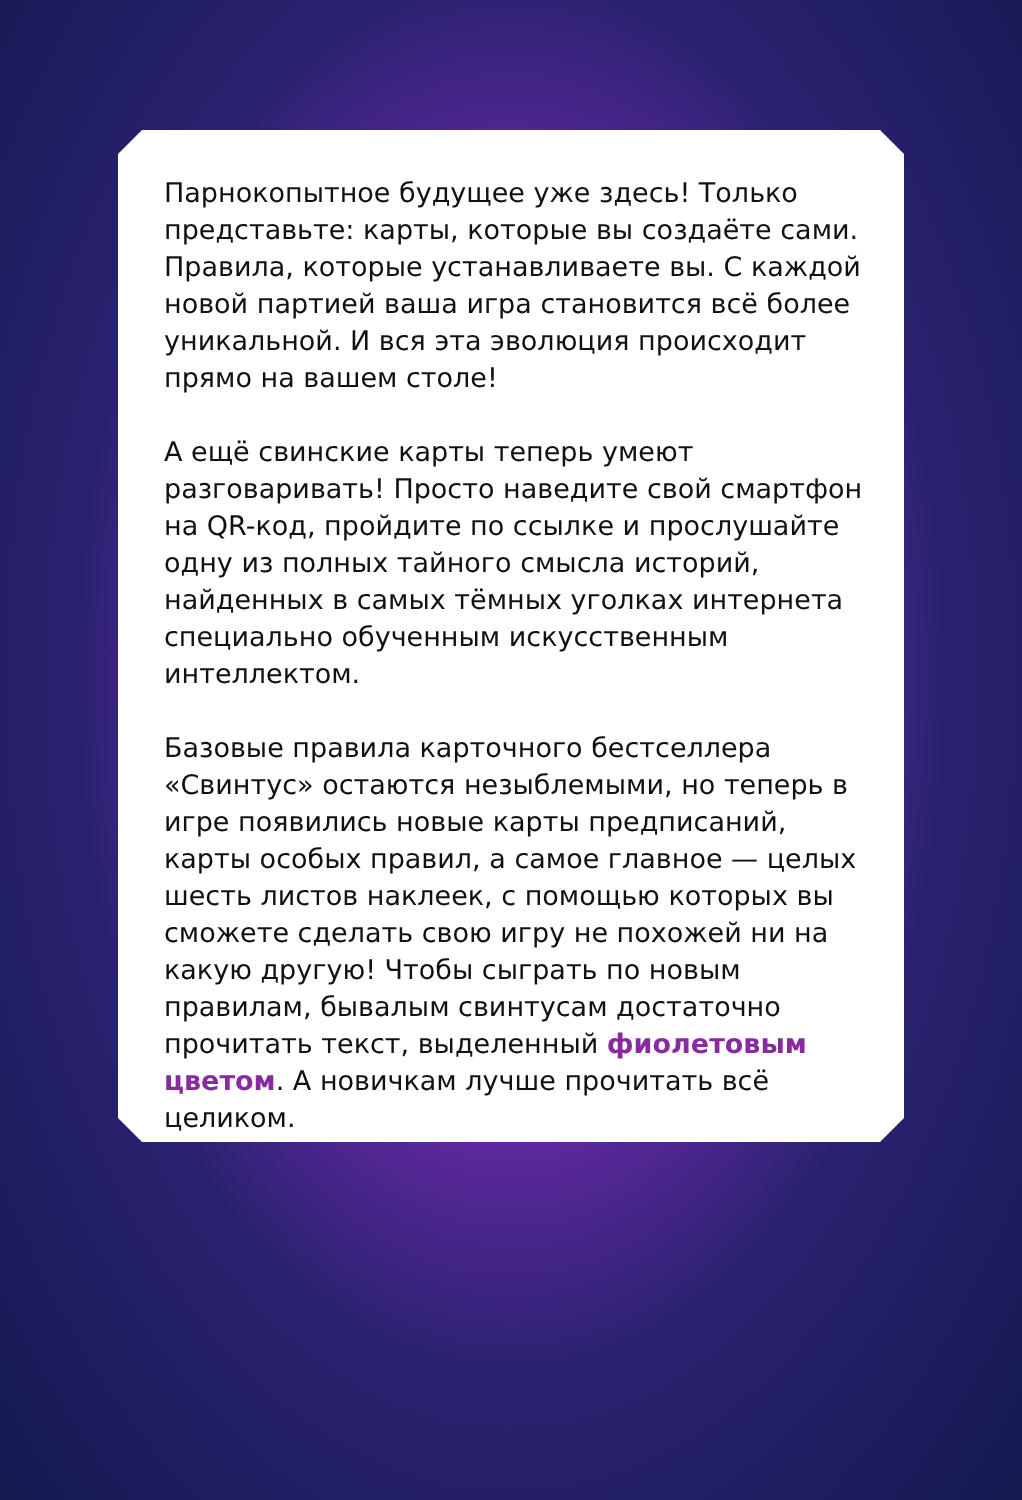Парнокопытное будущее уже здесь! Только представьте: карты, которые вы создаёте сами. Правила, которые устанавливаете вы. С каждой новой партией ваша игра становится всё более уникальной. И вся эта эволюция происходит прямо на вашем столе!
А ещё свинские карты теперь умеют разговаривать! Просто наведите свой смартфон на QR-код, пройдите по ссылке и прослушайте одну из полных тайного смысла историй, найденных в самых тёмных уголках интернета специально обученным искусственным интеллектом.
Базовые правила карточного бестселлера «Свинтус» остаются незыблемыми, но теперь в игре появились новые карты предписаний, карты особых правил, а самое главное — целых шесть листов наклеек, с помощью которых вы сможете сделать свою игру не похожей ни на какую другую! Чтобы сыграть по новым правилам, бывалым свинтусам достаточно прочитать текст, выделенный фиолетовым цветом. А новичкам лучше прочитать всё целиком.